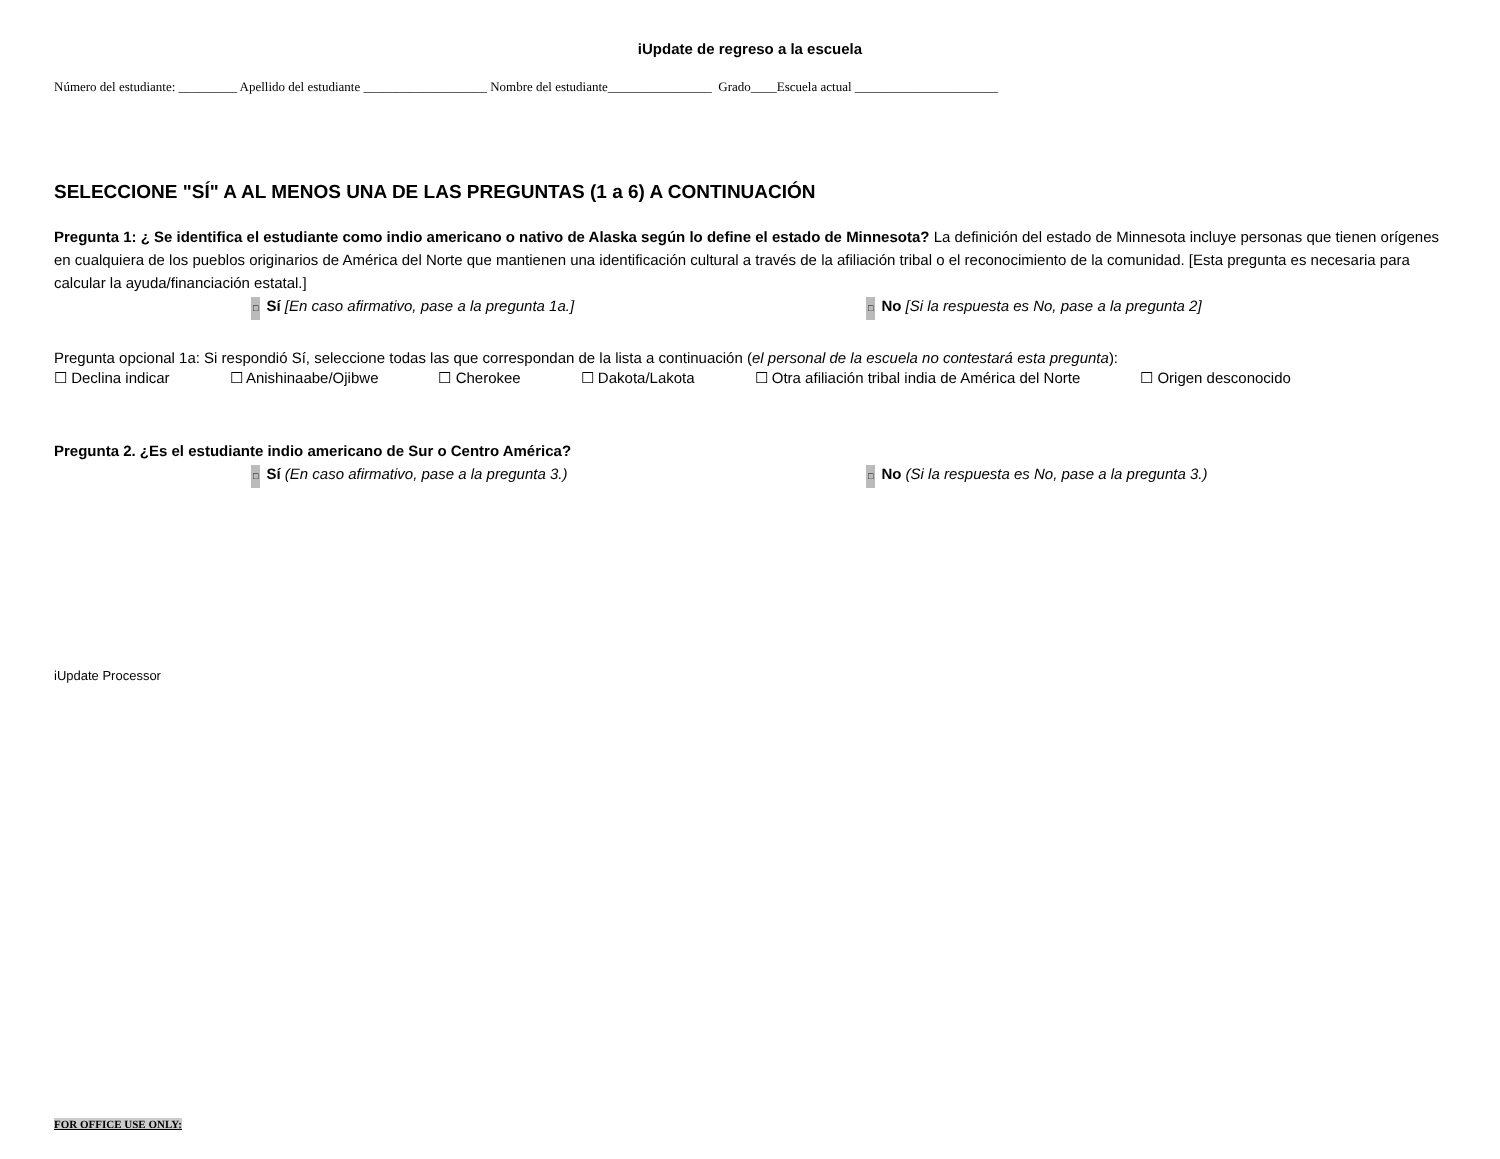iUpdate de regreso a la escuela
Número del estudiante: _________ Apellido del estudiante ___________________ Nombre del estudiante________________ Grado____Escuela actual ______________________
SELECCIONE "SÍ" A AL MENOS UNA DE LAS PREGUNTAS (1 a 6) A CONTINUACIÓN
Pregunta 1: ¿ Se identifica el estudiante como indio americano o nativo de Alaska según lo define el estado de Minnesota? La definición del estado de Minnesota incluye personas que tienen orígenes en cualquiera de los pueblos originarios de América del Norte que mantienen una identificación cultural a través de la afiliación tribal o el reconocimiento de la comunidad. [Esta pregunta es necesaria para calcular la ayuda/financiación estatal.]
□ Sí [En caso afirmativo, pase a la pregunta 1a.]
□ No [Si la respuesta es No, pase a la pregunta 2]
Pregunta opcional 1a: Si respondió Sí, seleccione todas las que correspondan de la lista a continuación (el personal de la escuela no contestará esta pregunta):
☐ Declina indicar ☐ Anishinaabe/Ojibwe ☐ Cherokee ☐ Dakota/Lakota ☐ Otra afiliación tribal india de América del Norte ☐ Origen desconocido
Pregunta 2. ¿Es el estudiante indio americano de Sur o Centro América?
□ Sí (En caso afirmativo, pase a la pregunta 3.)
□ No (Si la respuesta es No, pase a la pregunta 3.)
iUpdate Processor
FOR OFFICE USE ONLY: